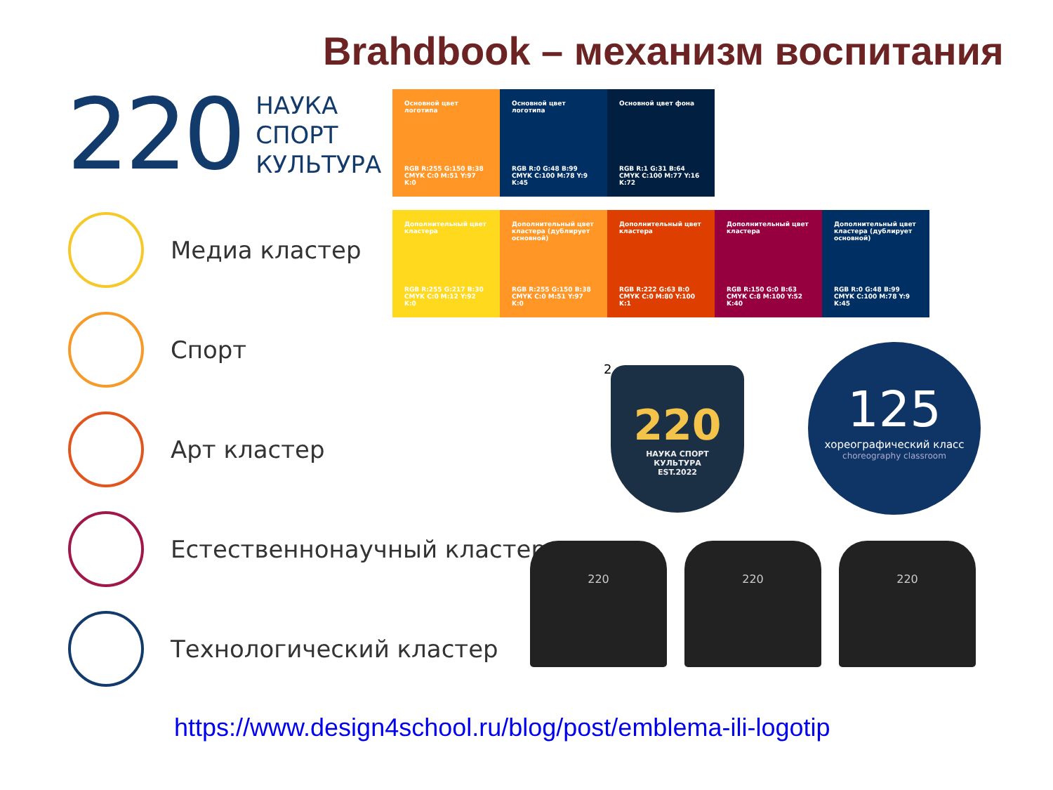Brahdbook – механизм воспитания
220
НАУКА
СПОРТ
КУЛЬТУРА
Медиа кластер
Спорт
Арт кластер
Естественнонаучный кластер
Технологический кластер
Основной цвет логотипа
RGB R:255 G:150 B:38
CMYK C:0 M:51 Y:97 K:0
Основной цвет логотипа
RGB R:0 G:48 B:99
CMYK C:100 M:78 Y:9 K:45
Основной цвет фона
RGB R:1 G:31 B:64
CMYK C:100 M:77 Y:16 K:72
Дополнительный цвет кластера
RGB R:255 G:217 B:30
CMYK C:0 M:12 Y:92 K:0
Дополнительный цвет кластера (дублирует основной)
RGB R:255 G:150 B:38
CMYK C:0 M:51 Y:97 K:0
Дополнительный цвет кластера
RGB R:222 G:63 B:0
CMYK C:0 M:80 Y:100 K:1
Дополнительный цвет кластера
RGB R:150 G:0 B:63
CMYK C:8 M:100 Y:52 K:40
Дополнительный цвет кластера (дублирует основной)
RGB R:0 G:48 B:99
CMYK C:100 M:78 Y:9 K:45
2
220
НАУКА СПОРТ
КУЛЬТУРА
EST.2022
125
хореографический класс
choreography classroom
220 220 220
https://www.design4school.ru/blog/post/emblema-ili-logotip